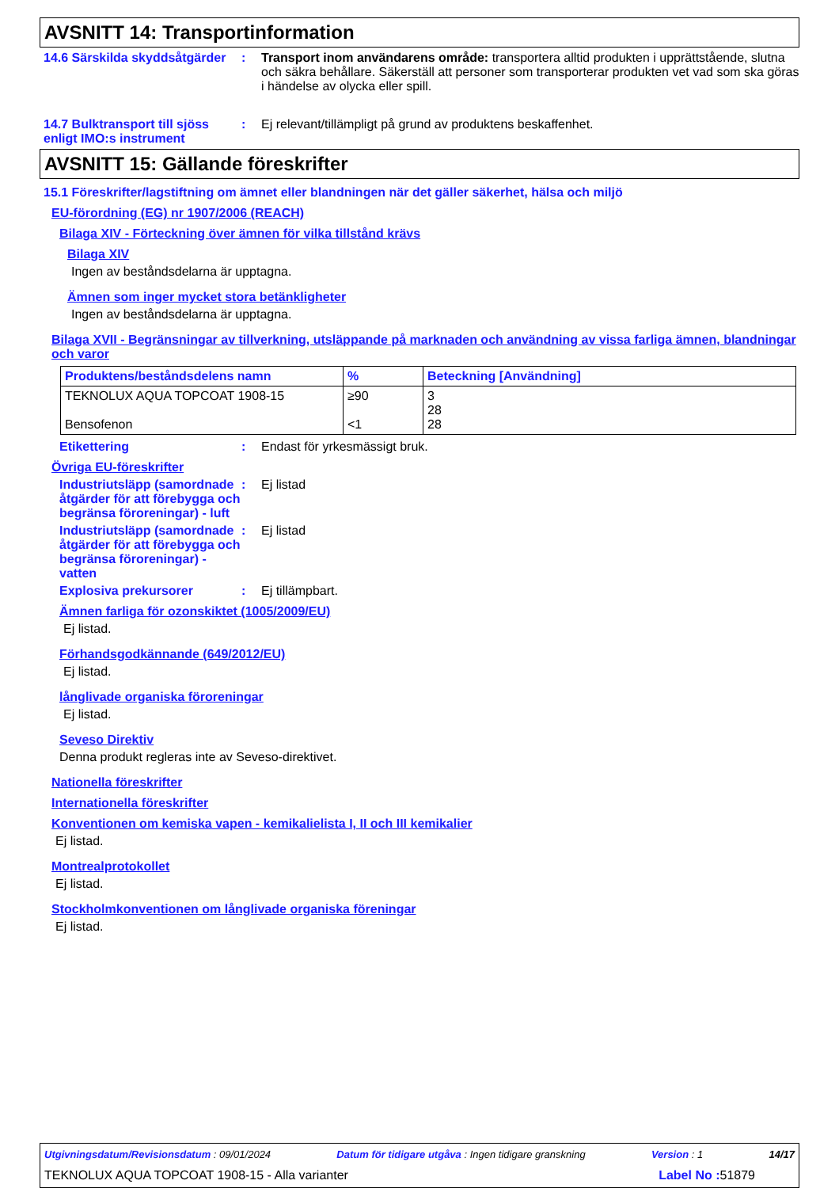AVSNITT 14: Transportinformation
14.6 Särskilda skyddsåtgärder
: Transport inom användarens område: transportera alltid produkten i upprättstående, slutna och säkra behållare. Säkerställ att personer som transporterar produkten vet vad som ska göras i händelse av olycka eller spill.
14.7 Bulktransport till sjöss enligt IMO:s instrument
: Ej relevant/tillämpligt på grund av produktens beskaffenhet.
AVSNITT 15: Gällande föreskrifter
15.1 Föreskrifter/lagstiftning om ämnet eller blandningen när det gäller säkerhet, hälsa och miljö
EU-förordning (EG) nr 1907/2006 (REACH)
Bilaga XIV - Förteckning över ämnen för vilka tillstånd krävs
Bilaga XIV
Ingen av beståndsdelarna är upptagna.
Ämnen som inger mycket stora betänkligheter
Ingen av beståndsdelarna är upptagna.
Bilaga XVII - Begränsningar av tillverkning, utsläppande på marknaden och användning av vissa farliga ämnen, blandningar och varor
| Produktens/beståndsdelens namn | % | Beteckning [Användning] |
| --- | --- | --- |
| TEKNOLUX AQUA TOPCOAT 1908-15 Bensofenon | ≥90 <1 | 3 28 28 |
Etikettering : Endast för yrkesmässigt bruk.
Övriga EU-föreskrifter
Industriutsläpp (samordnade åtgärder för att förebygga och begränsa föroreningar) - luft
: Ej listad
Industriutsläpp (samordnade åtgärder för att förebygga och begränsa föroreningar) - vatten
: Ej listad
Explosiva prekursorer : Ej tillämpbart.
Ämnen farliga för ozonskiktet (1005/2009/EU)
Ej listad.
Förhandsgodkännande (649/2012/EU)
Ej listad.
långlivade organiska föroreningar
Ej listad.
Seveso Direktiv
Denna produkt regleras inte av Seveso-direktivet.
Nationella föreskrifter
Internationella föreskrifter
Konventionen om kemiska vapen - kemikalielista I, II och III kemikalier
Ej listad.
Montrealprotokollet
Ej listad.
Stockholmkonventionen om långlivade organiska föreningar
Ej listad.
Utgivningsdatum/Revisionsdatum : 09/01/2024 Datum för tidigare utgåva : Ingen tidigare granskning Version : 1 14/17
TEKNOLUX AQUA TOPCOAT 1908-15 - Alla varianter Label No : 51879